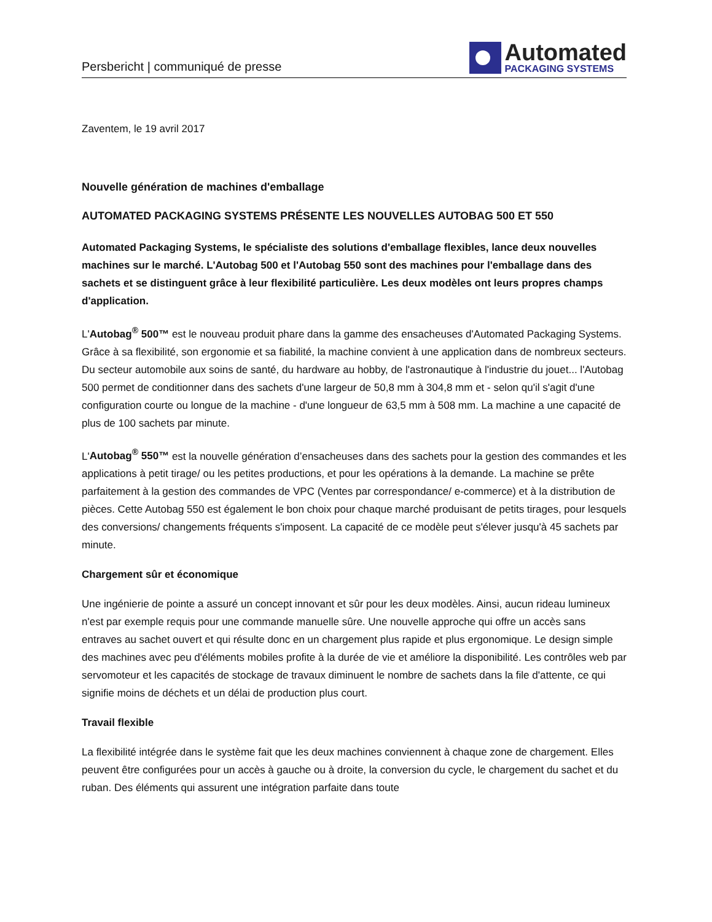Persbericht | communiqué de presse
Automated
PACKAGING SYSTEMS
Zaventem, le 19 avril 2017
Nouvelle génération de machines d'emballage
AUTOMATED PACKAGING SYSTEMS PRÉSENTE LES NOUVELLES AUTOBAG 500 ET 550
Automated Packaging Systems, le spécialiste des solutions d'emballage flexibles, lance deux nouvelles machines sur le marché. L'Autobag 500 et l'Autobag 550 sont des machines pour l'emballage dans des sachets et se distinguent grâce à leur flexibilité particulière. Les deux modèles ont leurs propres champs d'application.
L'Autobag<sup>®</sup> 500™ est le nouveau produit phare dans la gamme des ensacheuses d'Automated Packaging Systems. Grâce à sa flexibilité, son ergonomie et sa fiabilité, la machine convient à une application dans de nombreux secteurs. Du secteur automobile aux soins de santé, du hardware au hobby, de l'astronautique à l'industrie du jouet... l'Autobag 500 permet de conditionner dans des sachets d'une largeur de 50,8 mm à 304,8 mm et - selon qu'il s'agit d'une configuration courte ou longue de la machine - d'une longueur de 63,5 mm à 508 mm. La machine a une capacité de plus de 100 sachets par minute.
L'Autobag<sup>®</sup> 550™ est la nouvelle génération d’ensacheuses dans des sachets pour la gestion des commandes et les applications à petit tirage/ ou les petites productions, et pour les opérations à la demande. La machine se prête parfaitement à la gestion des commandes de VPC (Ventes par correspondance/ e-commerce) et à la distribution de pièces. Cette Autobag 550 est également le bon choix pour chaque marché produisant de petits tirages, pour lesquels des conversions/ changements fréquents s'imposent. La capacité de ce modèle peut s'élever jusqu'à 45 sachets par minute.
Chargement sûr et économique
Une ingénierie de pointe a assuré un concept innovant et sûr pour les deux modèles. Ainsi, aucun rideau lumineux n'est par exemple requis pour une commande manuelle sûre. Une nouvelle approche qui offre un accès sans entraves au sachet ouvert et qui résulte donc en un chargement plus rapide et plus ergonomique. Le design simple des machines avec peu d'éléments mobiles profite à la durée de vie et améliore la disponibilité. Les contrôles web par servomoteur et les capacités de stockage de travaux diminuent le nombre de sachets dans la file d'attente, ce qui signifie moins de déchets et un délai de production plus court.
Travail flexible
La flexibilité intégrée dans le système fait que les deux machines conviennent à chaque zone de chargement. Elles peuvent être configurées pour un accès à gauche ou à droite, la conversion du cycle, le chargement du sachet et du ruban. Des éléments qui assurent une intégration parfaite dans toute